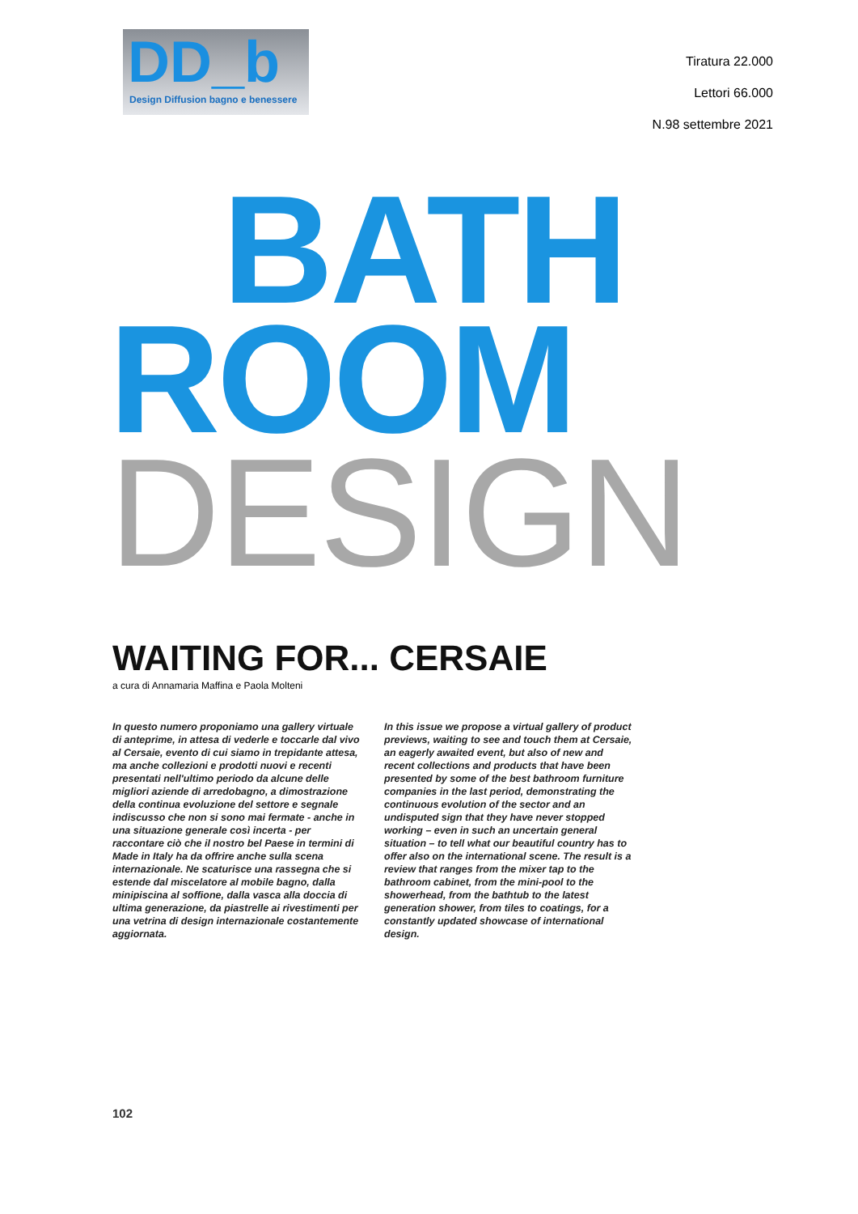DD_b
Design Diffusion bagno e benessere
Tiratura 22.000
Lettori 66.000
N.98 settembre 2021
BATH
ROOM
DESIGN
WAITING FOR... CERSAIE
a cura di Annamaria Maffina e Paola Molteni
In questo numero proponiamo una gallery virtuale di anteprime, in attesa di vederle e toccarle dal vivo al Cersaie, evento di cui siamo in trepidante attesa, ma anche collezioni e prodotti nuovi e recenti presentati nell'ultimo periodo da alcune delle migliori aziende di arredobagno, a dimostrazione della continua evoluzione del settore e segnale indiscusso che non si sono mai fermate - anche in una situazione generale così incerta - per raccontare ciò che il nostro bel Paese in termini di Made in Italy ha da offrire anche sulla scena internazionale. Ne scaturisce una rassegna che si estende dal miscelatore al mobile bagno, dalla minipiscina al soffione, dalla vasca alla doccia di ultima generazione, da piastrelle ai rivestimenti per una vetrina di design internazionale costantemente aggiornata.
In this issue we propose a virtual gallery of product previews, waiting to see and touch them at Cersaie, an eagerly awaited event, but also of new and recent collections and products that have been presented by some of the best bathroom furniture companies in the last period, demonstrating the continuous evolution of the sector and an undisputed sign that they have never stopped working – even in such an uncertain general situation – to tell what our beautiful country has to offer also on the international scene. The result is a review that ranges from the mixer tap to the bathroom cabinet, from the mini-pool to the showerhead, from the bathtub to the latest generation shower, from tiles to coatings, for a constantly updated showcase of international design.
102